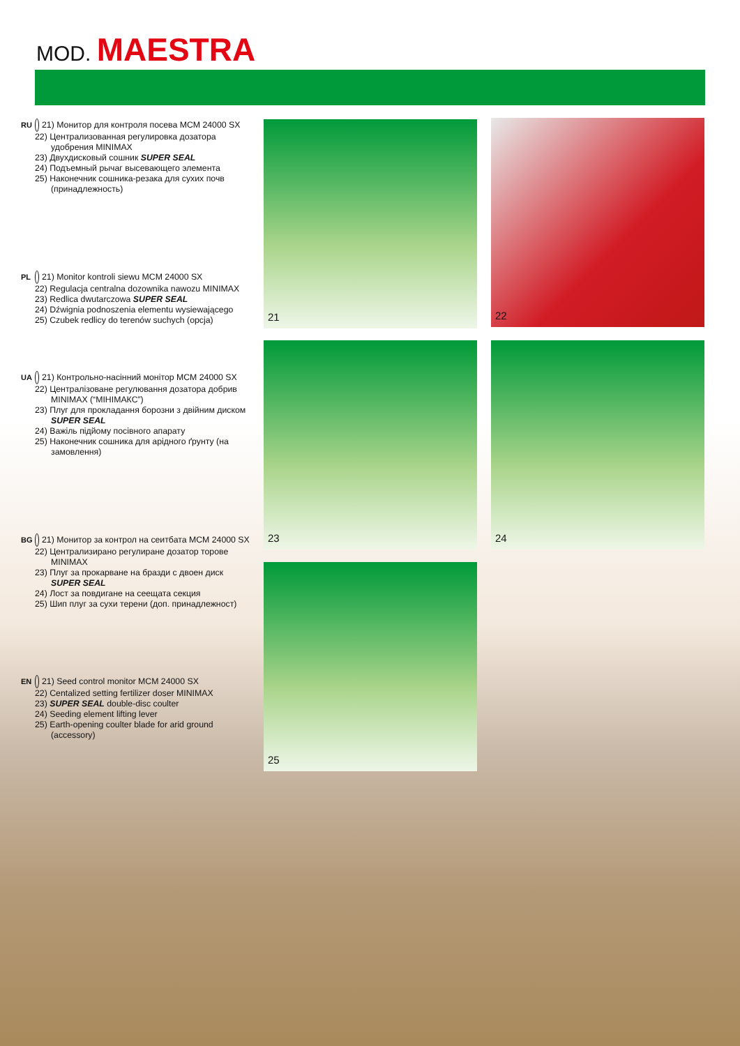MOD. MAESTRA
RU 21) Монитор для контроля посева MCM 24000 SX
22) Централизованная регулировка дозатора удобрения MINIMAX
23) Двухдисковый сошник SUPER SEAL
24) Подъемный рычаг высевающего элемента
25) Наконечник сошника-резака для сухих почв (принадлежность)
PL 21) Monitor kontroli siewu MCM 24000 SX
22) Regulacja centralna dozownika nawozu MINIMAX
23) Redlica dwutarczowa SUPER SEAL
24) Dźwignia podnoszenia elementu wysiewającego
25) Czubek redlicy do terenów suchych (opcja)
UA 21) Контрольно-насінний монітор MCM 24000 SX
22) Централізоване регулювання дозатора добрив MINIMAX (“МІНІМАКС”)
23) Плуг для прокладання борозни з двійним диском SUPER SEAL
24) Важіль підйому посівного апарату
25) Наконечник сошника для арідного ґрунту (на замовлення)
BG 21) Монитор за контрол на сеитбата MCM 24000 SX
22) Централизирано регулиране дозатор торове MINIMAX
23) Плуг за прокарване на бразди с двоен диск SUPER SEAL
24) Лост за повдигане на сеещата секция
25) Шип плуг за сухи терени (доп. принадлежност)
EN 21) Seed control monitor MCM 24000 SX
22) Centalized setting fertilizer doser MINIMAX
23) SUPER SEAL double-disc coulter
24) Seeding element lifting lever
25) Earth-opening coulter blade for arid ground (accessory)
21 22
23 24
25